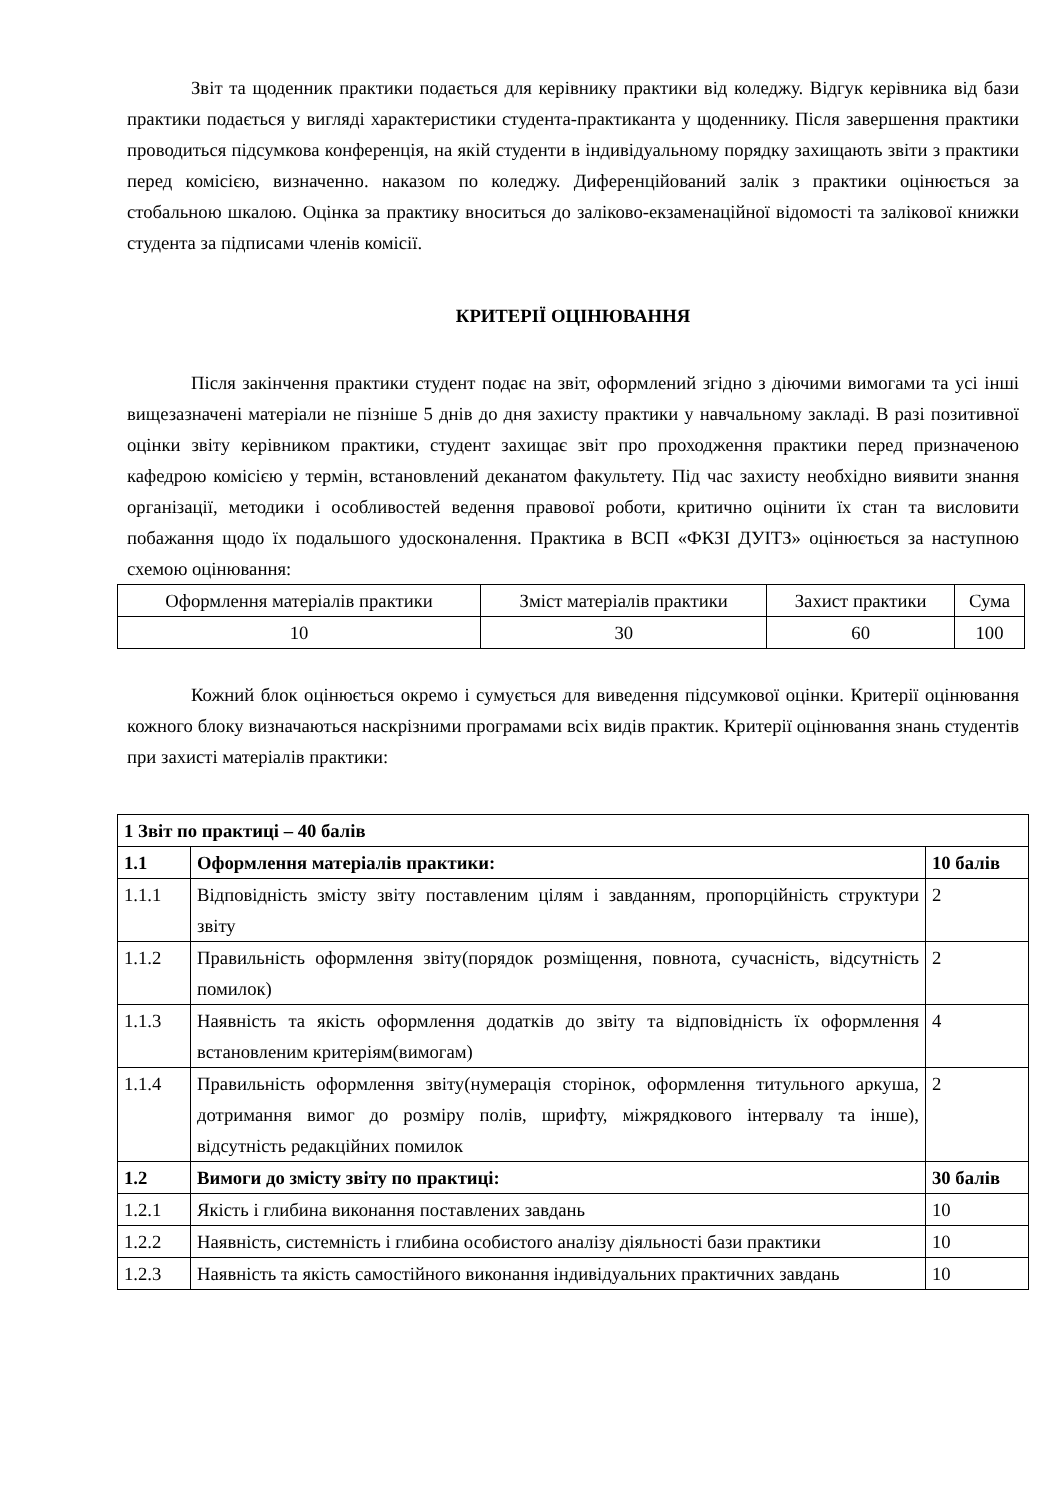Звіт та щоденник практики подається для керівнику практики від коледжу. Відгук керівника від бази практики подається у вигляді характеристики студента-практиканта у щоденнику. Після завершення практики проводиться підсумкова конференція, на якій студенти в індивідуальному порядку захищають звіти з практики перед комісією, визначенно. наказом по коледжу. Диференційований залік з практики оцінюється за стобальною шкалою. Оцінка за практику вноситься до заліково-екзаменаційної відомості та залікової книжки студента за підписами членів комісії.
КРИТЕРІЇ ОЦІНЮВАННЯ
Після закінчення практики студент подає на звіт, оформлений згідно з діючими вимогами та усі інші вищезазначені матеріали не пізніше 5 днів до дня захисту практики у навчальному закладі. В разі позитивної оцінки звіту керівником практики, студент захищає звіт про проходження практики перед призначеною кафедрою комісією у термін, встановлений деканатом факультету. Під час захисту необхідно виявити знання організації, методики і особливостей ведення правової роботи, критично оцінити їх стан та висловити побажання щодо їх подальшого удосконалення. Практика в ВСП «ФКЗІ ДУІТЗ» оцінюється за наступною схемою оцінювання:
| Оформлення матеріалів практики | Зміст матеріалів практики | Захист практики | Сума |
| 10 | 30 | 60 | 100 |
Кожний блок оцінюється окремо і сумується для виведення підсумкової оцінки. Критерії оцінювання кожного блоку визначаються наскрізними програмами всіх видів практик. Критерії оцінювання знань студентів при захисті матеріалів практики:
| 1 Звіт по практиці – 40 балів | | |
| 1.1 | Оформлення матеріалів практики: | 10 балів |
| 1.1.1 | Відповідність змісту звіту поставленим цілям і завданням, пропорційність структури звіту | 2 |
| 1.1.2 | Правильність оформлення звіту(порядок розміщення, повнота, сучасність, відсутність помилок) | 2 |
| 1.1.3 | Наявність та якість оформлення додатків до звіту та відповідність їх оформлення встановленим критеріям(вимогам) | 4 |
| 1.1.4 | Правильність оформлення звіту(нумерація сторінок, оформлення титульного аркуша, дотримання вимог до розміру полів, шрифту, міжрядкового інтервалу та інше), відсутність редакційних помилок | 2 |
| 1.2 | Вимоги до змісту звіту по практиці: | 30 балів |
| 1.2.1 | Якість і глибина виконання поставлених завдань | 10 |
| 1.2.2 | Наявність, системність і глибина особистого аналізу діяльності бази практики | 10 |
| 1.2.3 | Наявність та якість самостійного виконання індивідуальних практичних завдань | 10 |